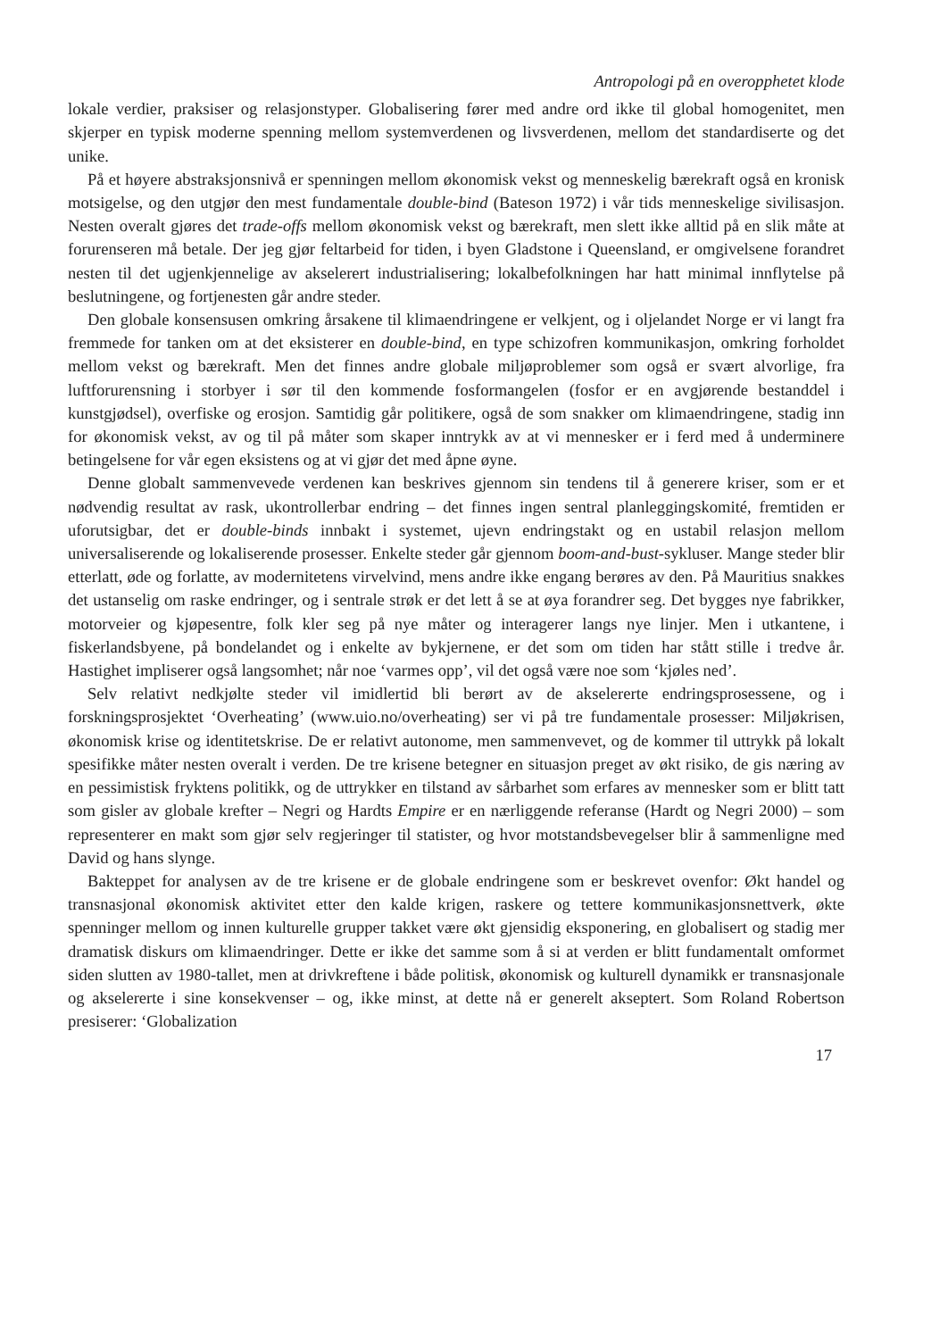Antropologi på en overopphetet klode
lokale verdier, praksiser og relasjonstyper. Globalisering fører med andre ord ikke til global homogenitet, men skjerper en typisk moderne spenning mellom systemverdenen og livsverdenen, mellom det standardiserte og det unike.
På et høyere abstraksjonsnivå er spenningen mellom økonomisk vekst og menneskelig bærekraft også en kronisk motsigelse, og den utgjør den mest fundamentale double-bind (Bateson 1972) i vår tids menneskelige sivilisasjon. Nesten overalt gjøres det trade-offs mellom økonomisk vekst og bærekraft, men slett ikke alltid på en slik måte at forurenseren må betale. Der jeg gjør feltarbeid for tiden, i byen Gladstone i Queensland, er omgivelsene forandret nesten til det ugjenkjennelige av akselerert industrialisering; lokalbefolkningen har hatt minimal innflytelse på beslutningene, og fortjenesten går andre steder.
Den globale konsensusen omkring årsakene til klimaendringene er velkjent, og i oljelandet Norge er vi langt fra fremmede for tanken om at det eksisterer en double-bind, en type schizofren kommunikasjon, omkring forholdet mellom vekst og bærekraft. Men det finnes andre globale miljøproblemer som også er svært alvorlige, fra luftforurensning i storbyer i sør til den kommende fosformangelen (fosfor er en avgjørende bestanddel i kunstgjødsel), overfiske og erosjon. Samtidig går politikere, også de som snakker om klimaendringene, stadig inn for økonomisk vekst, av og til på måter som skaper inntrykk av at vi mennesker er i ferd med å underminere betingelsene for vår egen eksistens og at vi gjør det med åpne øyne.
Denne globalt sammenvevede verdenen kan beskrives gjennom sin tendens til å generere kriser, som er et nødvendig resultat av rask, ukontrollerbar endring – det finnes ingen sentral planleggingskomité, fremtiden er uforutsigbar, det er double-binds innbakt i systemet, ujevn endringstakt og en ustabil relasjon mellom universaliserende og lokaliserende prosesser. Enkelte steder går gjennom boom-and-bust-sykluser. Mange steder blir etterlatt, øde og forlatte, av modernitetens virvelvind, mens andre ikke engang berøres av den. På Mauritius snakkes det ustanselig om raske endringer, og i sentrale strøk er det lett å se at øya forandrer seg. Det bygges nye fabrikker, motorveier og kjøpesentre, folk kler seg på nye måter og interagerer langs nye linjer. Men i utkantene, i fiskerlandsbyene, på bondelandet og i enkelte av bykjernene, er det som om tiden har stått stille i tredve år. Hastighet impliserer også langsomhet; når noe ‘varmes opp’, vil det også være noe som ‘kjøles ned’.
Selv relativt nedkjølte steder vil imidlertid bli berørt av de akselererte endringsprosessene, og i forskningsprosjektet ‘Overheating’ (www.uio.no/overheating) ser vi på tre fundamentale prosesser: Miljøkrisen, økonomisk krise og identitetskrise. De er relativt autonome, men sammenvevet, og de kommer til uttrykk på lokalt spesifikke måter nesten overalt i verden. De tre krisene betegner en situasjon preget av økt risiko, de gis næring av en pessimistisk fryktens politikk, og de uttrykker en tilstand av sårbarhet som erfares av mennesker som er blitt tatt som gisler av globale krefter – Negri og Hardts Empire er en nærliggende referanse (Hardt og Negri 2000) – som representerer en makt som gjør selv regjeringer til statister, og hvor motstandsbevegelser blir å sammenligne med David og hans slynge.
Bakteppet for analysen av de tre krisene er de globale endringene som er beskrevet ovenfor: Økt handel og transnasjonal økonomisk aktivitet etter den kalde krigen, raskere og tettere kommunikasjonsnettverk, økte spenninger mellom og innen kulturelle grupper takket være økt gjensidig eksponering, en globalisert og stadig mer dramatisk diskurs om klimaendringer. Dette er ikke det samme som å si at verden er blitt fundamentalt omformet siden slutten av 1980-tallet, men at drivkreftene i både politisk, økonomisk og kulturell dynamikk er transnasjonale og akselererte i sine konsekvenser – og, ikke minst, at dette nå er generelt akseptert. Som Roland Robertson presiserer: ‘Globalization
17